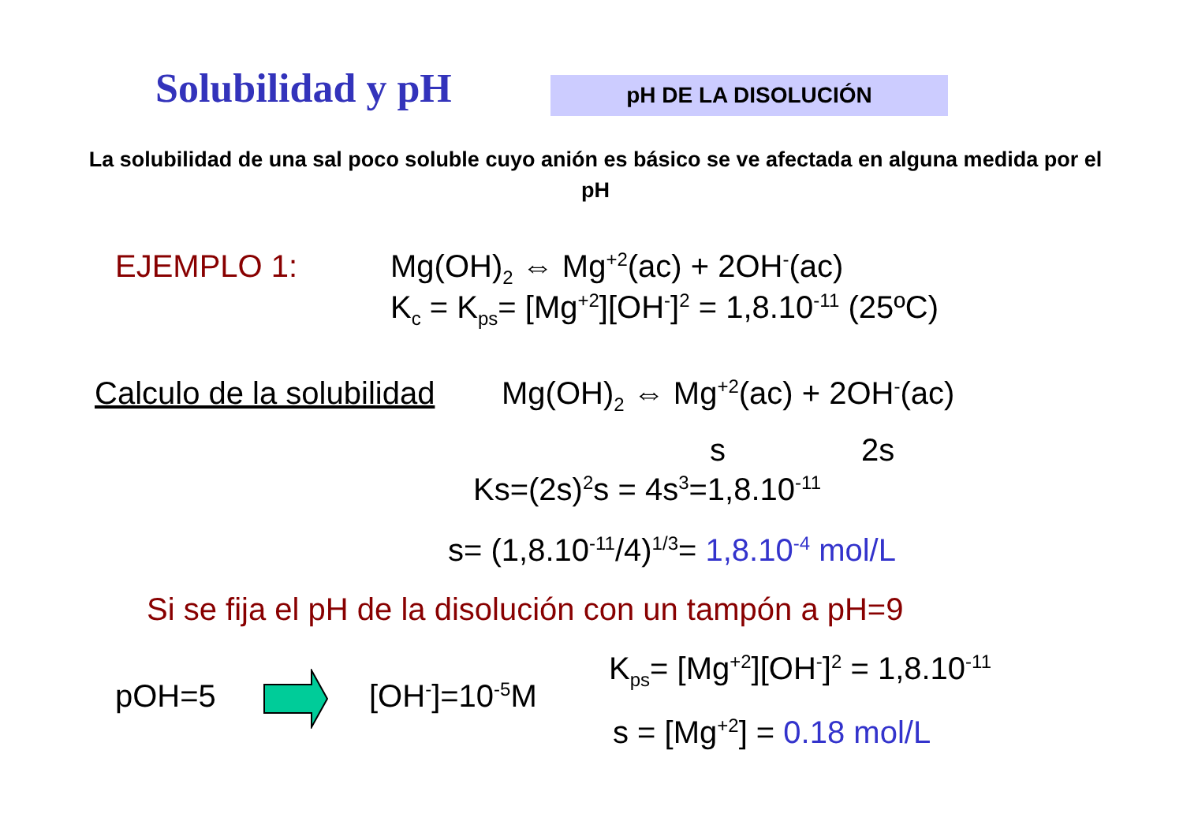Solubilidad y pH pH DE LA DISOLUCIÓN
La solubilidad de una sal poco soluble cuyo anión es básico se ve afectada en alguna medida por el pH
EJEMPLO 1: Mg(OH)<sub>2</sub> ⇔ Mg<sup>+2</sup>(ac) + 2OH<sup>-</sup>(ac)
K<sub>c</sub> = K<sub>ps</sub>= [Mg<sup>+2</sup>][OH<sup>-</sup>]<sup>2</sup> = 1,8.10<sup>-11</sup> (25ºC)
Calculo de la solubilidad Mg(OH)<sub>2</sub> ⇔ Mg<sup>+2</sup>(ac) + 2OH<sup>-</sup>(ac)
s 2s
Ks=(2s)<sup>2</sup>s = 4s<sup>3</sup>=1,8.10<sup>-11</sup>
s= (1,8.10<sup>-11</sup>/4)<sup>1/3</sup>= 1,8.10<sup>-4</sup> mol/L
Si se fija el pH de la disolución con un tampón a pH=9
pOH=5 [OH<sup>-</sup>]=10<sup>-5</sup>M
K<sub>ps</sub>= [Mg<sup>+2</sup>][OH<sup>-</sup>]<sup>2</sup> = 1,8.10<sup>-11</sup>
s = [Mg<sup>+2</sup>] = 0.18 mol/L